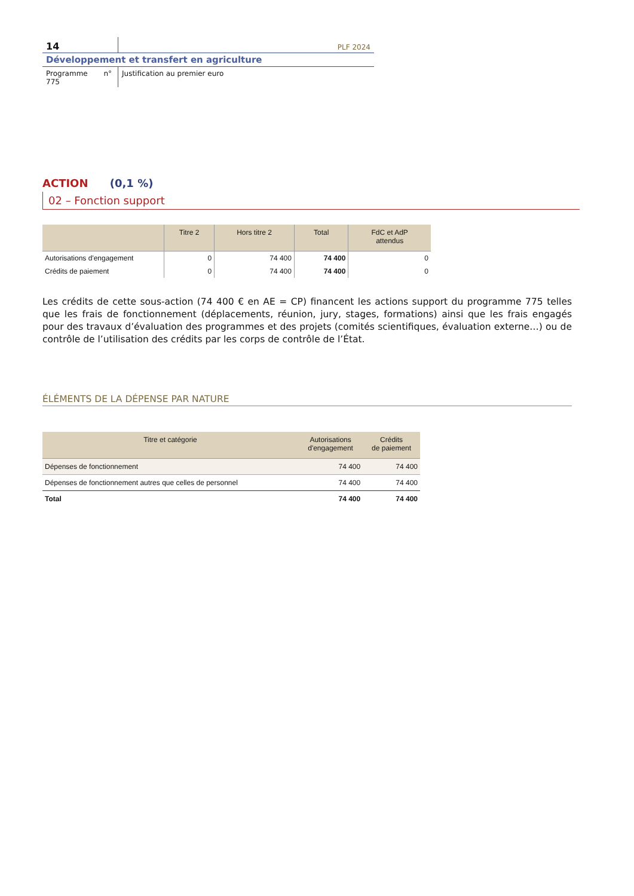14
PLF 2024
Développement et transfert en agriculture
Programme n° 775
Justification au premier euro
ACTION (0,1 %)
02 – Fonction support
| | Titre 2 | Hors titre 2 | Total | FdC et AdP attendus |
| --- | --- | --- | --- | --- |
| Autorisations d'engagement | 0 | 74 400 | 74 400 | 0 |
| Crédits de paiement | 0 | 74 400 | 74 400 | 0 |
Les crédits de cette sous-action (74 400 € en AE = CP) financent les actions support du programme 775 telles que les frais de fonctionnement (déplacements, réunion, jury, stages, formations) ainsi que les frais engagés pour des travaux d’évaluation des programmes et des projets (comités scientifiques, évaluation externe…) ou de contrôle de l’utilisation des crédits par les corps de contrôle de l’État.
ÉLÉMENTS DE LA DÉPENSE PAR NATURE
| Titre et catégorie | Autorisations d'engagement | Crédits de paiement |
| --- | --- | --- |
| Dépenses de fonctionnement | 74 400 | 74 400 |
| Dépenses de fonctionnement autres que celles de personnel | 74 400 | 74 400 |
| Total | 74 400 | 74 400 |